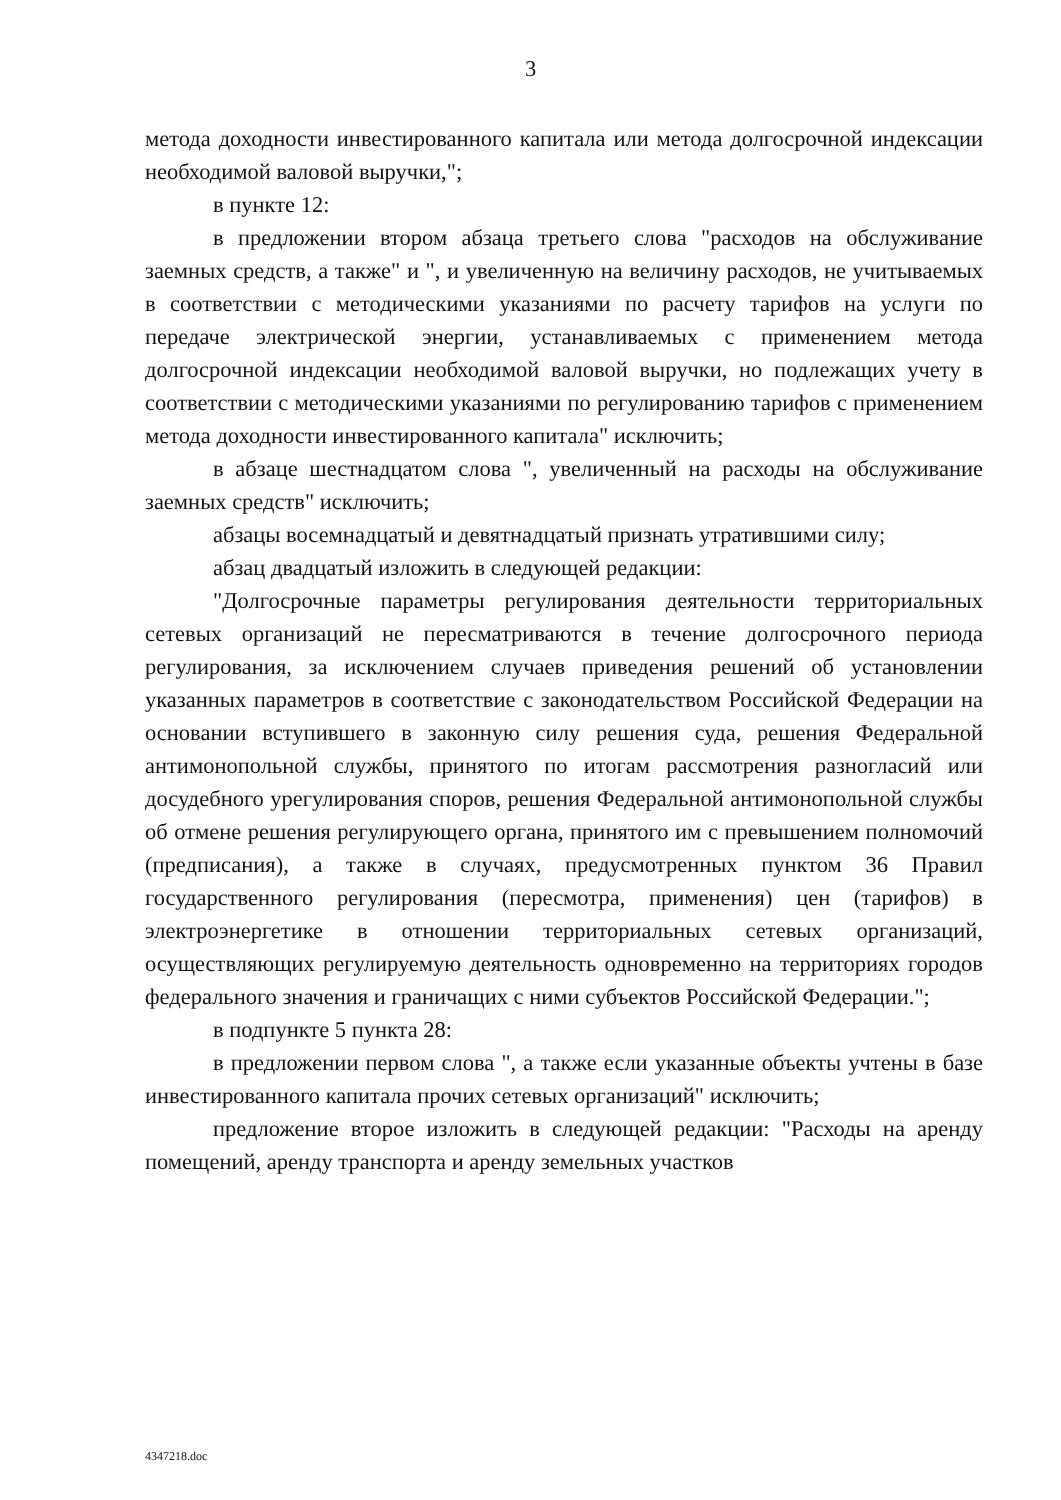3
метода доходности инвестированного капитала или метода долгосрочной индексации необходимой валовой выручки,";
в пункте 12:
в предложении втором абзаца третьего слова "расходов на обслуживание заемных средств, а также" и ", и увеличенную на величину расходов, не учитываемых в соответствии с методическими указаниями по расчету тарифов на услуги по передаче электрической энергии, устанавливаемых с применением метода долгосрочной индексации необходимой валовой выручки, но подлежащих учету в соответствии с методическими указаниями по регулированию тарифов с применением метода доходности инвестированного капитала" исключить;
в абзаце шестнадцатом слова ", увеличенный на расходы на обслуживание заемных средств" исключить;
абзацы восемнадцатый и девятнадцатый признать утратившими силу;
абзац двадцатый изложить в следующей редакции:
"Долгосрочные параметры регулирования деятельности территориальных сетевых организаций не пересматриваются в течение долгосрочного периода регулирования, за исключением случаев приведения решений об установлении указанных параметров в соответствие с законодательством Российской Федерации на основании вступившего в законную силу решения суда, решения Федеральной антимонопольной службы, принятого по итогам рассмотрения разногласий или досудебного урегулирования споров, решения Федеральной антимонопольной службы об отмене решения регулирующего органа, принятого им с превышением полномочий (предписания), а также в случаях, предусмотренных пунктом 36 Правил государственного регулирования (пересмотра, применения) цен (тарифов) в электроэнергетике в отношении территориальных сетевых организаций, осуществляющих регулируемую деятельность одновременно на территориях городов федерального значения и граничащих с ними субъектов Российской Федерации.";
в подпункте 5 пункта 28:
в предложении первом слова ", а также если указанные объекты учтены в базе инвестированного капитала прочих сетевых организаций" исключить;
предложение второе изложить в следующей редакции: "Расходы на аренду помещений, аренду транспорта и аренду земельных участков
4347218.doc